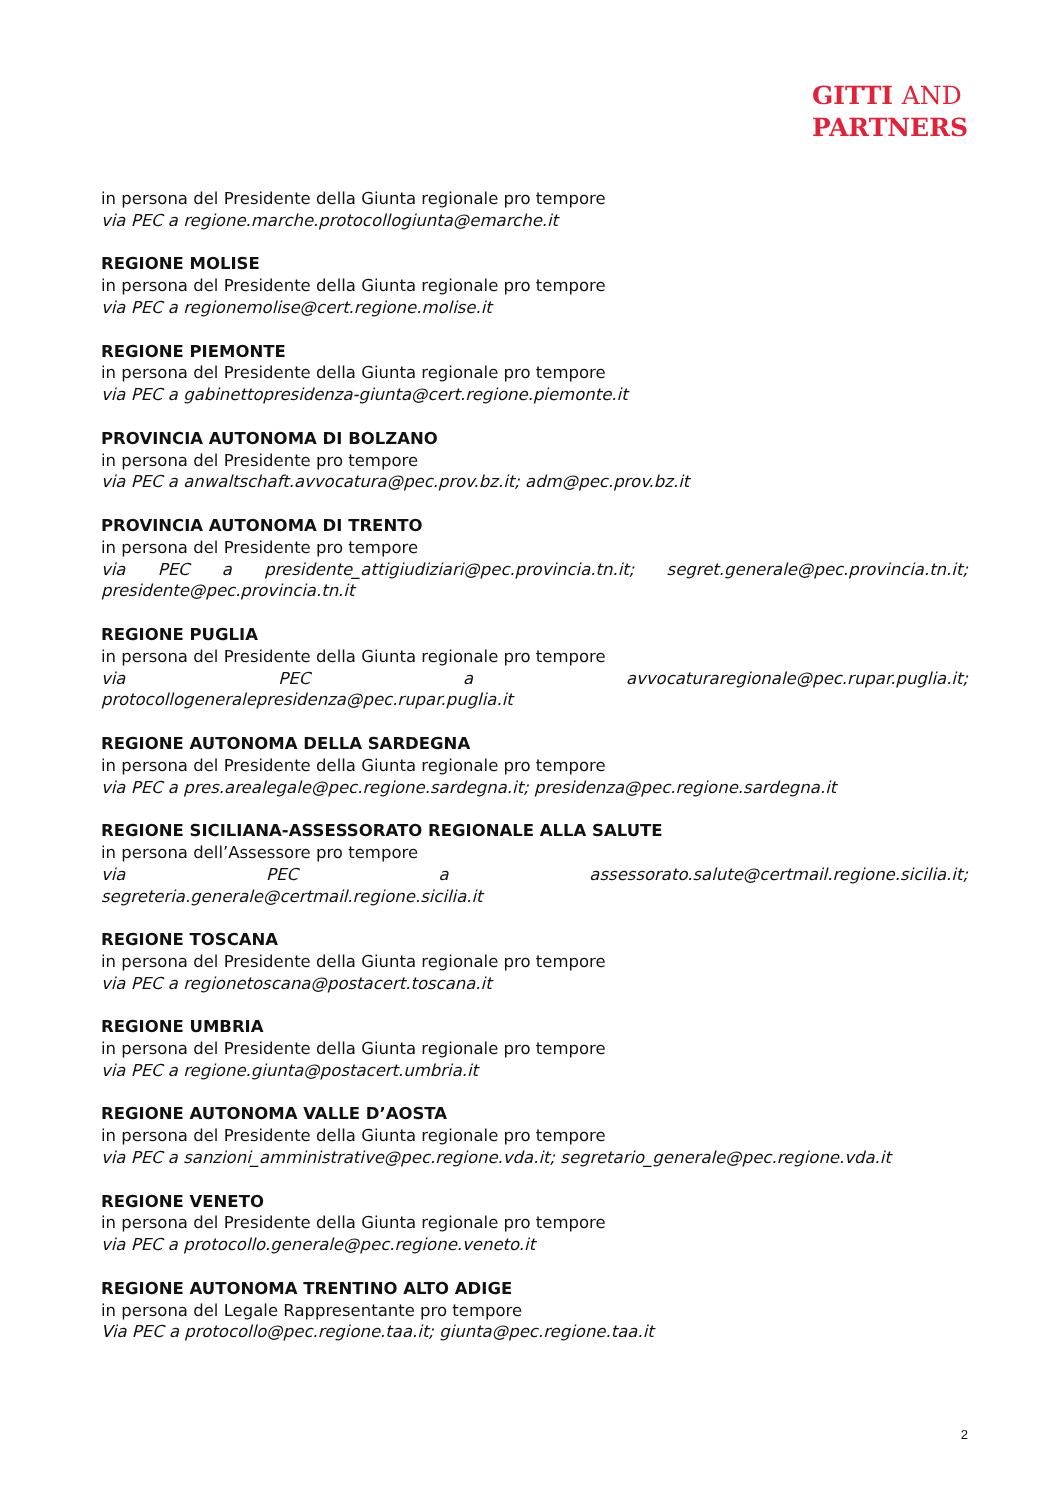GITTI AND
PARTNERS
in persona del Presidente della Giunta regionale pro tempore
via PEC a regione.marche.protocollogiunta@emarche.it
REGIONE MOLISE
in persona del Presidente della Giunta regionale pro tempore
via PEC a regionemolise@cert.regione.molise.it
REGIONE PIEMONTE
in persona del Presidente della Giunta regionale pro tempore
via PEC a gabinettopresidenza-giunta@cert.regione.piemonte.it
PROVINCIA AUTONOMA DI BOLZANO
in persona del Presidente pro tempore
via PEC a anwaltschaft.avvocatura@pec.prov.bz.it; adm@pec.prov.bz.it
PROVINCIA AUTONOMA DI TRENTO
in persona del Presidente pro tempore
via PEC a presidente_attigiudiziari@pec.provincia.tn.it; segret.generale@pec.provincia.tn.it;
presidente@pec.provincia.tn.it
REGIONE PUGLIA
in persona del Presidente della Giunta regionale pro tempore
via PEC a avvocaturaregionale@pec.rupar.puglia.it;
protocollogeneralepresidenza@pec.rupar.puglia.it
REGIONE AUTONOMA DELLA SARDEGNA
in persona del Presidente della Giunta regionale pro tempore
via PEC a pres.arealegale@pec.regione.sardegna.it; presidenza@pec.regione.sardegna.it
REGIONE SICILIANA-ASSESSORATO REGIONALE ALLA SALUTE
in persona dell’Assessore pro tempore
via PEC a assessorato.salute@certmail.regione.sicilia.it;
segreteria.generale@certmail.regione.sicilia.it
REGIONE TOSCANA
in persona del Presidente della Giunta regionale pro tempore
via PEC a regionetoscana@postacert.toscana.it
REGIONE UMBRIA
in persona del Presidente della Giunta regionale pro tempore
via PEC a regione.giunta@postacert.umbria.it
REGIONE AUTONOMA VALLE D’AOSTA
in persona del Presidente della Giunta regionale pro tempore
via PEC a sanzioni_amministrative@pec.regione.vda.it; segretario_generale@pec.regione.vda.it
REGIONE VENETO
in persona del Presidente della Giunta regionale pro tempore
via PEC a protocollo.generale@pec.regione.veneto.it
REGIONE AUTONOMA TRENTINO ALTO ADIGE
in persona del Legale Rappresentante pro tempore
Via PEC a protocollo@pec.regione.taa.it; giunta@pec.regione.taa.it
2